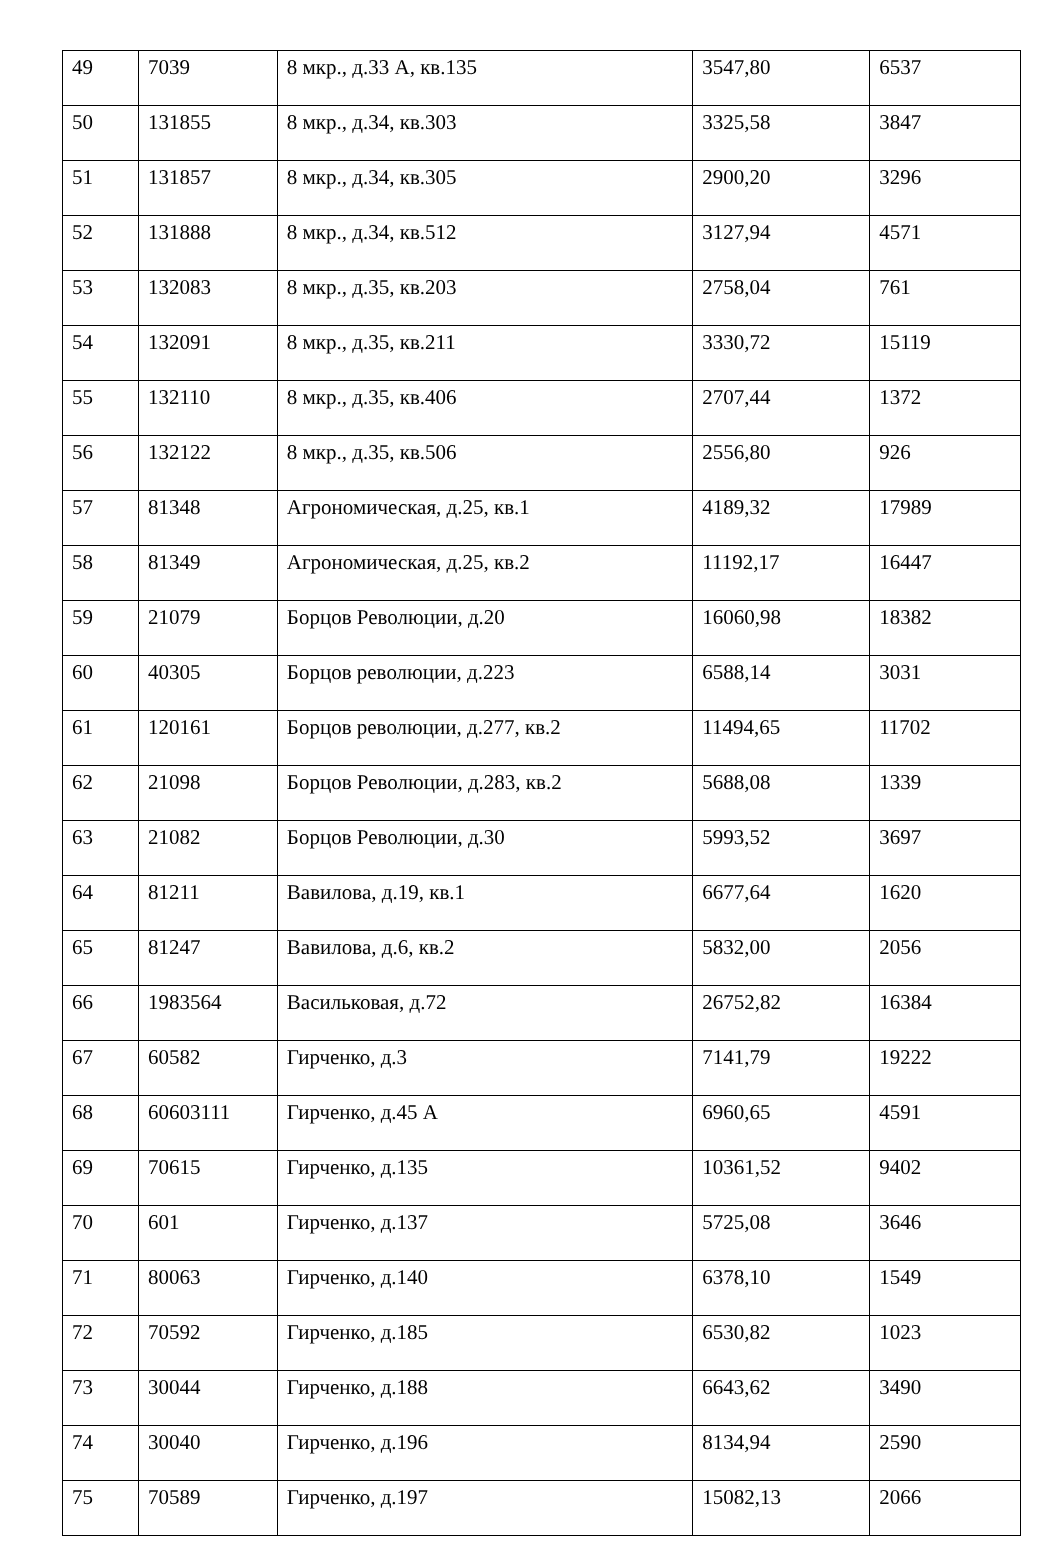| 49 | 7039 | 8 мкр., д.33 А, кв.135 | 3547,80 | 6537 |
| 50 | 131855 | 8 мкр., д.34, кв.303 | 3325,58 | 3847 |
| 51 | 131857 | 8 мкр., д.34, кв.305 | 2900,20 | 3296 |
| 52 | 131888 | 8 мкр., д.34, кв.512 | 3127,94 | 4571 |
| 53 | 132083 | 8 мкр., д.35, кв.203 | 2758,04 | 761 |
| 54 | 132091 | 8 мкр., д.35, кв.211 | 3330,72 | 15119 |
| 55 | 132110 | 8 мкр., д.35, кв.406 | 2707,44 | 1372 |
| 56 | 132122 | 8 мкр., д.35, кв.506 | 2556,80 | 926 |
| 57 | 81348 | Агрономическая, д.25, кв.1 | 4189,32 | 17989 |
| 58 | 81349 | Агрономическая, д.25, кв.2 | 11192,17 | 16447 |
| 59 | 21079 | Борцов Революции, д.20 | 16060,98 | 18382 |
| 60 | 40305 | Борцов революции, д.223 | 6588,14 | 3031 |
| 61 | 120161 | Борцов революции, д.277, кв.2 | 11494,65 | 11702 |
| 62 | 21098 | Борцов Революции, д.283, кв.2 | 5688,08 | 1339 |
| 63 | 21082 | Борцов Революции, д.30 | 5993,52 | 3697 |
| 64 | 81211 | Вавилова, д.19, кв.1 | 6677,64 | 1620 |
| 65 | 81247 | Вавилова, д.6, кв.2 | 5832,00 | 2056 |
| 66 | 1983564 | Васильковая, д.72 | 26752,82 | 16384 |
| 67 | 60582 | Гирченко, д.3 | 7141,79 | 19222 |
| 68 | 60603111 | Гирченко, д.45 А | 6960,65 | 4591 |
| 69 | 70615 | Гирченко, д.135 | 10361,52 | 9402 |
| 70 | 601 | Гирченко, д.137 | 5725,08 | 3646 |
| 71 | 80063 | Гирченко, д.140 | 6378,10 | 1549 |
| 72 | 70592 | Гирченко, д.185 | 6530,82 | 1023 |
| 73 | 30044 | Гирченко, д.188 | 6643,62 | 3490 |
| 74 | 30040 | Гирченко, д.196 | 8134,94 | 2590 |
| 75 | 70589 | Гирченко, д.197 | 15082,13 | 2066 |